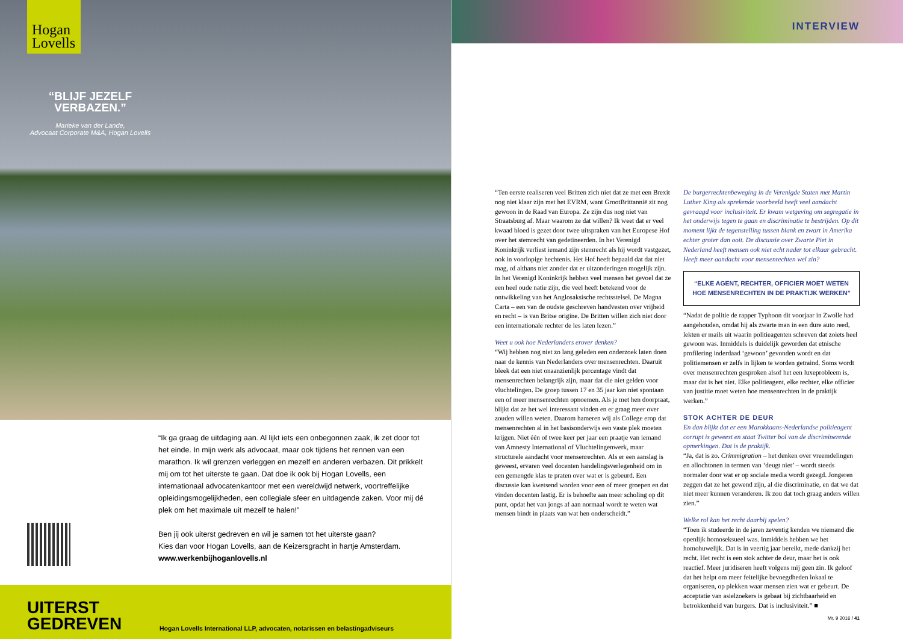Hogan Lovells
“BLIJF JEZELF VERBAZEN.”
Marieke van der Lande,
Advocaat Corporate M&A, Hogan Lovells
“Ik ga graag de uitdaging aan. Al lijkt iets een onbegonnen zaak, ik zet door tot het einde. In mijn werk als advocaat, maar ook tijdens het rennen van een marathon. Ik wil grenzen verleggen en mezelf en anderen verbazen. Dit prikkelt mij om tot het uiterste te gaan. Dat doe ik ook bij Hogan Lovells, een internationaal advocatenkantoor met een wereldwijd netwerk, voortreffelijke opleidingsmogelijkheden, een collegiale sfeer en uitdagende zaken. Voor mij dé plek om het maximale uit mezelf te halen!”
Ben jij ook uiterst gedreven en wil je samen tot het uiterste gaan?
Kies dan voor Hogan Lovells, aan de Keizersgracht in hartje Amsterdam.
www.werkenbijhoganlovells.nl
UITERST GEDREVEN
Hogan Lovells International LLP, advocaten, notarissen en belastingadviseurs
INTERVIEW
“Ten eerste realiseren veel Britten zich niet dat ze met een Brexit nog niet klaar zijn met het EVRM, want GrootBrittannië zit nog gewoon in de Raad van Europa. Ze zijn dus nog niet van Straatsburg af. Maar waarom ze dat willen? Ik weet dat er veel kwaad bloed is gezet door twee uitspraken van het Europese Hof over het stemrecht van gedetineerden. In het Verenigd Koninkrijk verliest iemand zijn stemrecht als hij wordt vastgezet, ook in voorlopige hechtenis. Het Hof heeft bepaald dat dat niet mag, of althans niet zonder dat er uitzonderingen mogelijk zijn. In het Verenigd Koninkrijk hebben veel mensen het gevoel dat ze een heel oude natie zijn, die veel heeft betekend voor de ontwikkeling van het Anglosaksische rechtsstelsel. De Magna Carta – een van de oudste geschreven handvesten over vrijheid en recht – is van Britse origine. De Britten willen zich niet door een internationale rechter de les laten lezen.”
Weet u ook hoe Nederlanders erover denken?
“Wij hebben nog niet zo lang geleden een onderzoek laten doen naar de kennis van Nederlanders over mensenrechten. Daaruit bleek dat een niet onaanzienlijk percentage vindt dat mensenrechten belangrijk zijn, maar dat die niet gelden voor vluchtelingen. De groep tussen 17 en 35 jaar kan niet spontaan een of meer mensenrechten opnoemen. Als je met hen doorpraat, blijkt dat ze het wel interessant vinden en er graag meer over zouden willen weten. Daarom hameren wij als College erop dat mensenrechten al in het basisonderwijs een vaste plek moeten krijgen. Niet één of twee keer per jaar een praatje van iemand van Amnesty International of Vluchtelingenwerk, maar structurele aandacht voor mensenrechten. Als er een aanslag is geweest, ervaren veel docenten handelingsverlegenheid om in een gemengde klas te praten over wat er is gebeurd. Een discussie kan kwetsend worden voor een of meer groepen en dat vinden docenten lastig. Er is behoefte aan meer scholing op dit punt, opdat het van jongs af aan normaal wordt te weten wat mensen bindt in plaats van wat hen onderscheidt.”
De burgerrechtenbeweging in de Verenigde Staten met Martin Luther King als sprekende voorbeeld heeft veel aandacht gevraagd voor inclusiviteit. Er kwam wetgeving om segregatie in het onderwijs tegen te gaan en discriminatie te bestrijden. Op dit moment lijkt de tegenstelling tussen blank en zwart in Amerika echter groter dan ooit. De discussie over Zwarte Piet in Nederland heeft mensen ook niet echt nader tot elkaar gebracht. Heeft meer aandacht voor mensenrechten wel zin?
“ELKE AGENT, RECHTER, OFFICIER MOET WETEN HOE MENSENRECHTEN IN DE PRAKTIJK WERKEN”
“Nadat de politie de rapper Typhoon dit voorjaar in Zwolle had aangehouden, omdat hij als zwarte man in een dure auto reed, lekten er mails uit waarin politieagenten schreven dat zoiets heel gewoon was. Inmiddels is duidelijk geworden dat etnische profilering inderdaad ‘gewoon’ gevonden wordt en dat politiemensen er zelfs in lijken te worden getraind. Soms wordt over mensenrechten gesproken alsof het een luxeprobleem is, maar dat is het niet. Elke politieagent, elke rechter, elke officier van justitie moet weten hoe mensenrechten in de praktijk werken.”
STOK ACHTER DE DEUR
En dan blijkt dat er een Marokkaans-Nederlandse politieagent corrupt is geweest en staat Twitter bol van de discriminerende opmerkingen. Dat is de praktijk.
“Ja, dat is zo. Crimmigration – het denken over vreemdelingen en allochtonen in termen van ‘deugt niet’ – wordt steeds normaler door wat er op sociale media wordt gezegd. Jongeren zeggen dat ze het gewend zijn, al die discriminatie, en dat we dat niet meer kunnen veranderen. Ik zou dat toch graag anders willen zien.”
Welke rol kan het recht daarbij spelen?
“Toen ik studeerde in de jaren zeventig kenden we niemand die openlijk homoseksueel was. Inmiddels hebben we het homohuwelijk. Dat is in veertig jaar bereikt, mede dankzij het recht. Het recht is een stok achter de deur, maar het is ook reactief. Meer juridiseren heeft volgens mij geen zin. Ik geloof dat het helpt om meer feitelijke bevoegdheden lokaal te organiseren, op plekken waar mensen zien wat er gebeurt. De acceptatie van asielzoekers is gebaat bij zichtbaarheid en betrokkenheid van burgers. Dat is inclusiviteit.” ■
Mr. 9 2016 / 41